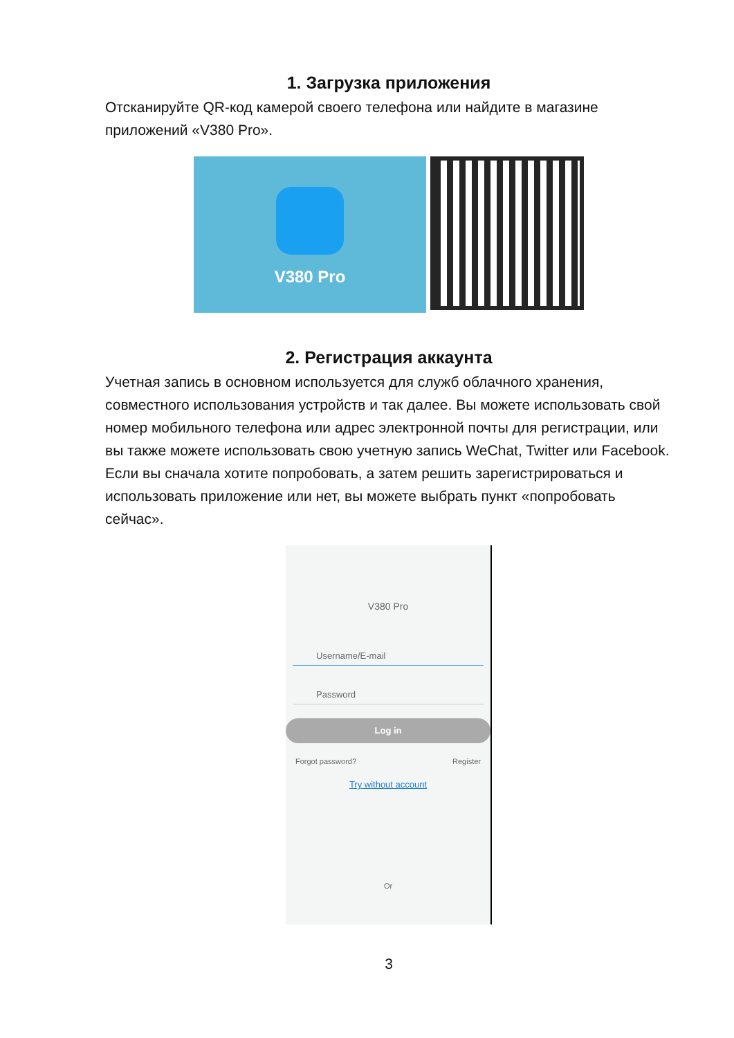1. Загрузка приложения
Отсканируйте QR-код камерой своего телефона или найдите в магазине приложений «V380 Pro».
V380 Pro
2. Регистрация аккаунта
Учетная запись в основном используется для служб облачного хранения, совместного использования устройств и так далее. Вы можете использовать свой номер мобильного телефона или адрес электронной почты для регистрации, или вы также можете использовать свою учетную запись WeChat, Twitter или Facebook. Если вы сначала хотите попробовать, а затем решить зарегистрироваться и использовать приложение или нет, вы можете выбрать пункт «попробовать сейчас».
V380 Pro
Username/E-mail
Password
Log in
Forgot password? Register
Try without account
Or
3